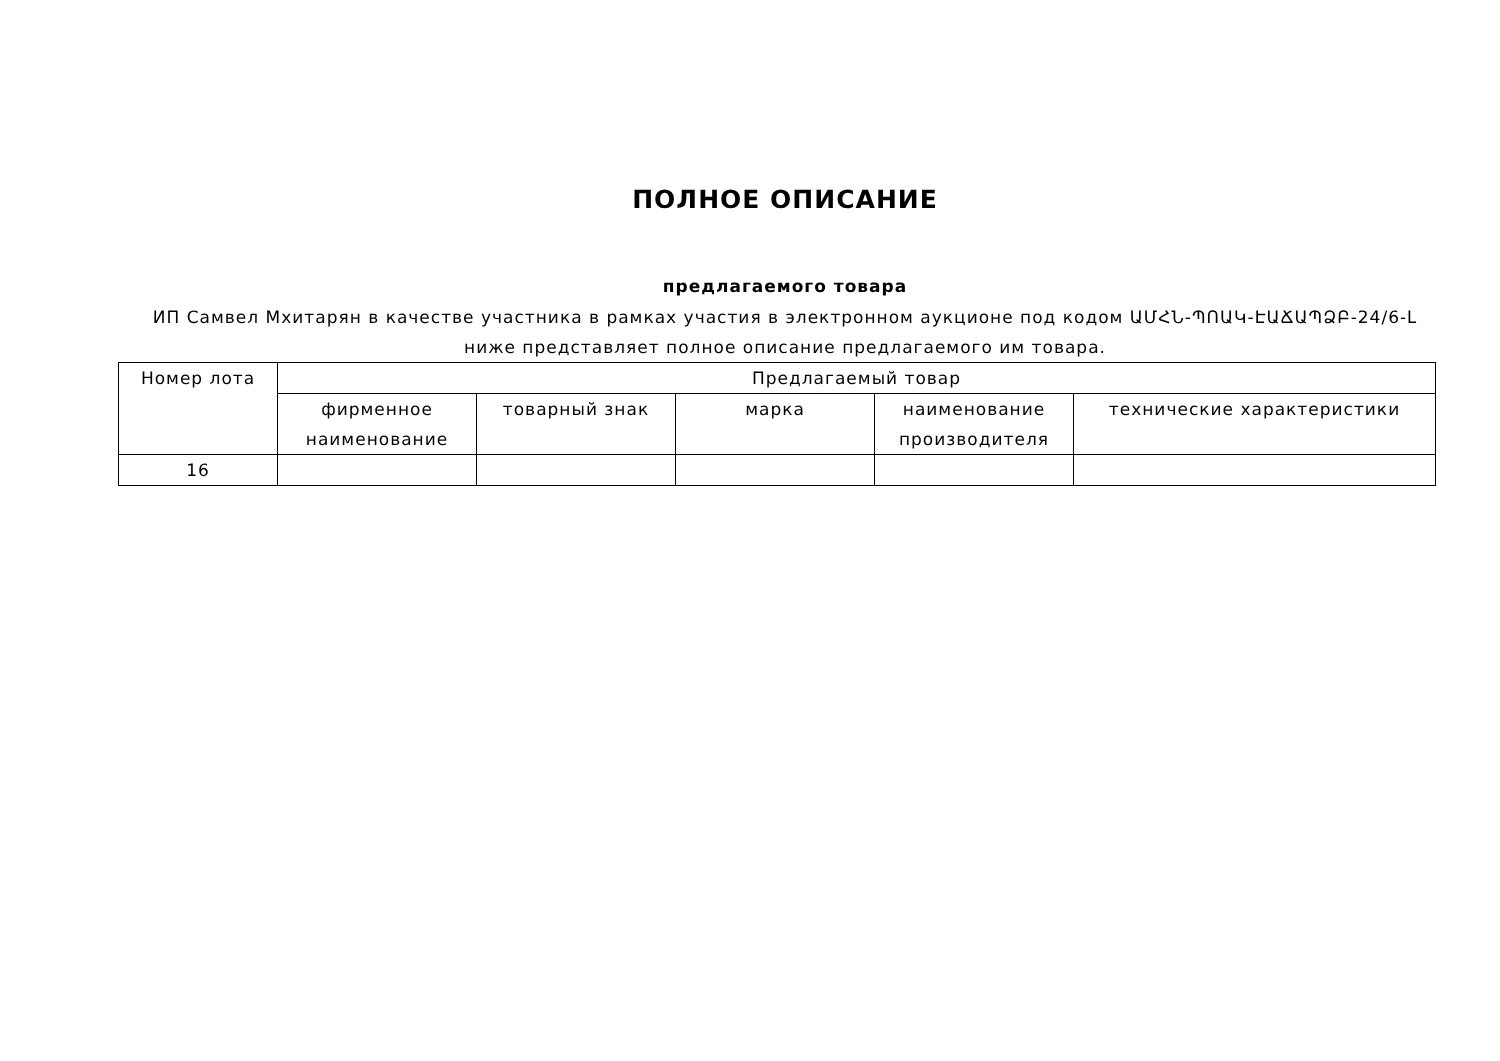ПОЛНОЕ ОПИСАНИЕ
предлагаемого товара
ИП Самвел Мхитарян в качестве участника в рамках участия в электронном аукционе под кодом ԱՄՀՆ-ՊՈԱԿ-ԷԱՃԱՊՁԲ-24/6-Լ
ниже представляет полное описание предлагаемого им товара.
| Номер лота | Предлагаемый товар | | | | |
| --- | --- | --- | --- | --- | --- |
| | фирменное наименование | товарный знак | марка | наименование производителя | технические характеристики |
| 16 | | | | | |